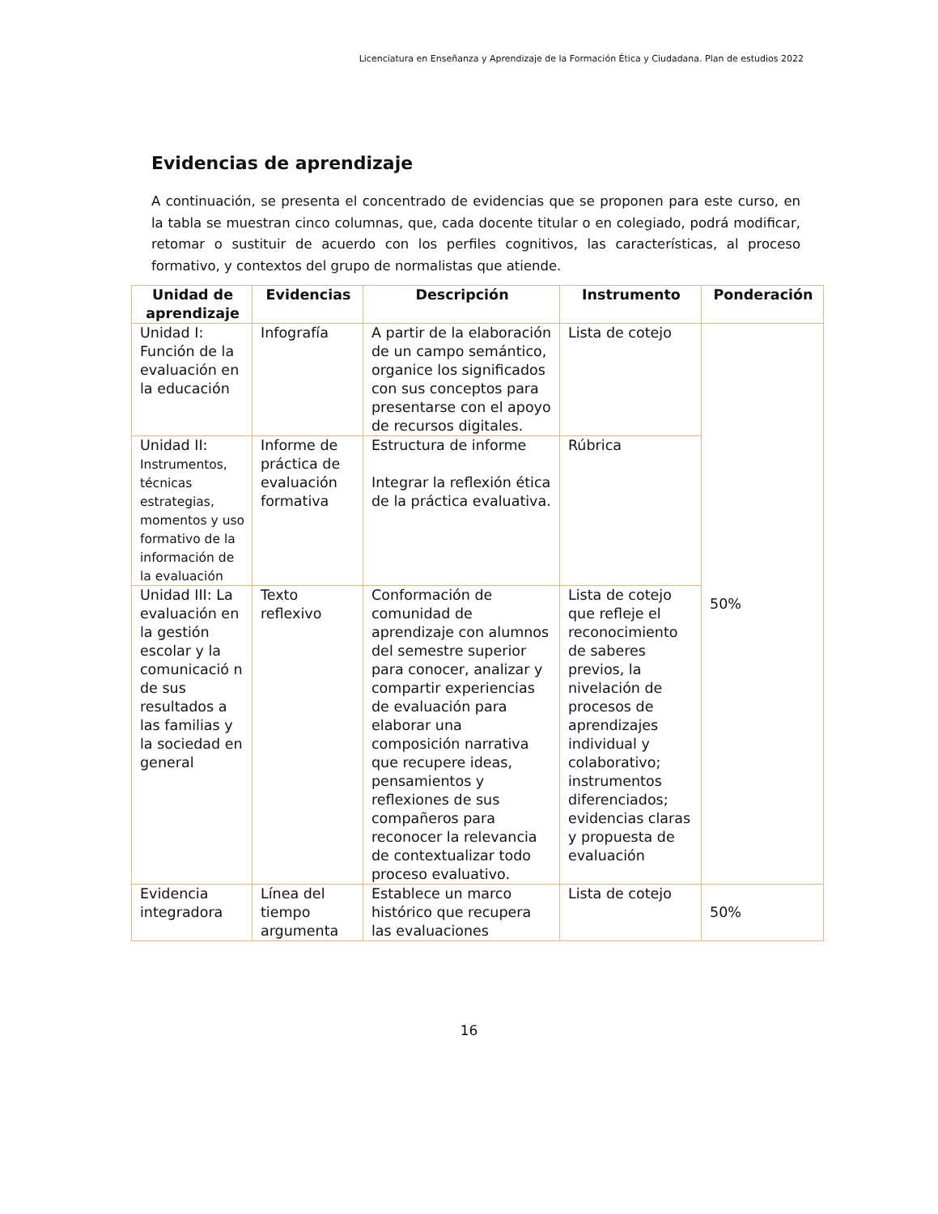Licenciatura en Enseñanza y Aprendizaje de la Formación Ética y Ciudadana. Plan de estudios 2022
Evidencias de aprendizaje
A continuación, se presenta el concentrado de evidencias que se proponen para este curso, en la tabla se muestran cinco columnas, que, cada docente titular o en colegiado, podrá modificar, retomar o sustituir de acuerdo con los perfiles cognitivos, las características, al proceso formativo, y contextos del grupo de normalistas que atiende.
| Unidad de aprendizaje | Evidencias | Descripción | Instrumento | Ponderación |
| --- | --- | --- | --- | --- |
| Unidad I: Función de la evaluación en la educación | Infografía | A partir de la elaboración de un campo semántico, organice los significados con sus conceptos para presentarse con el apoyo de recursos digitales. | Lista de cotejo | 50% |
| Unidad II: Instrumentos, técnicas estrategias, momentos y uso formativo de la información de la evaluación | Informe de práctica de evaluación formativa | Estructura de informe Integrar la reflexión ética de la práctica evaluativa. | Rúbrica | |
| Unidad III: La evaluación en la gestión escolar y la comunicació n de sus resultados a las familias y la sociedad en general | Texto reflexivo | Conformación de comunidad de aprendizaje con alumnos del semestre superior para conocer, analizar y compartir experiencias de evaluación para elaborar una composición narrativa que recupere ideas, pensamientos y reflexiones de sus compañeros para reconocer la relevancia de contextualizar todo proceso evaluativo. | Lista de cotejo que refleje el reconocimiento de saberes previos, la nivelación de procesos de aprendizajes individual y colaborativo; instrumentos diferenciados; evidencias claras y propuesta de evaluación | |
| Evidencia integradora | Línea del tiempo argumenta | Establece un marco histórico que recupera las evaluaciones | Lista de cotejo | 50% |
16